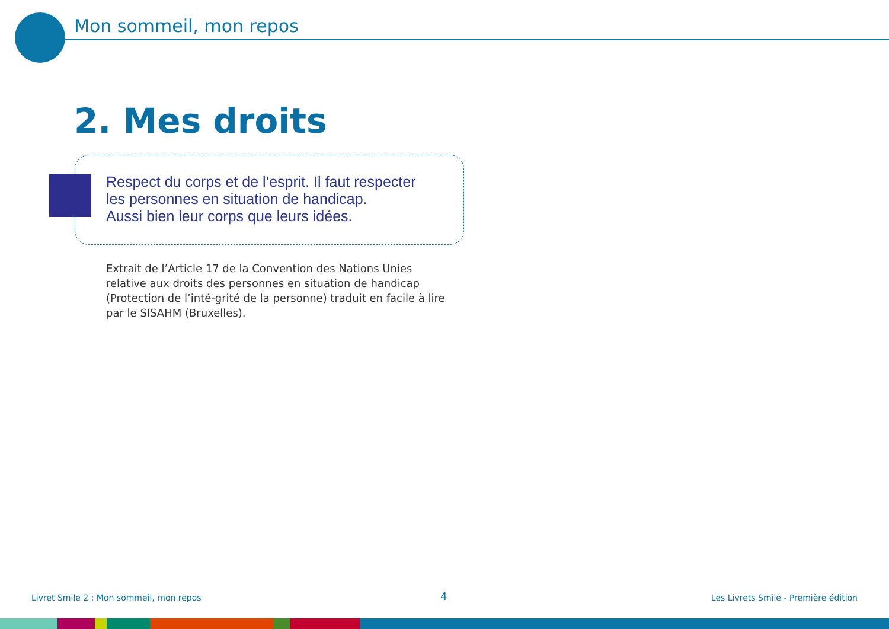Mon sommeil, mon repos
2. Mes droits
Respect du corps et de l’esprit. Il faut respecter
les personnes en situation de handicap.
Aussi bien leur corps que leurs idées.
Extrait de l’Article 17 de la Convention des Nations Unies relative aux droits des personnes en situation de handicap (Protection de l’inté-grité de la personne) traduit en facile à lire par le SISAHM (Bruxelles).
Livret Smile 2 : Mon sommeil, mon repos
4
Les Livrets Smile - Première édition